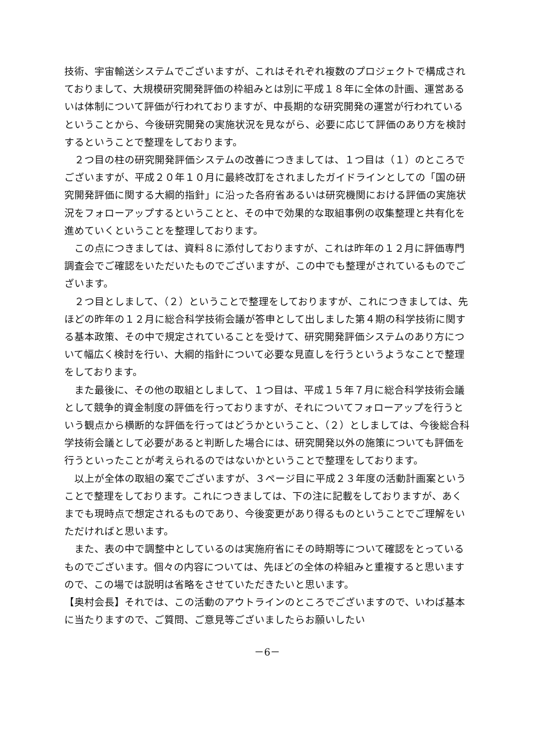技術、宇宙輸送システムでございますが、これはそれぞれ複数のプロジェクトで構成されておりまして、大規模研究開発評価の枠組みとは別に平成１８年に全体の計画、運営あるいは体制について評価が行われておりますが、中長期的な研究開発の運営が行われているということから、今後研究開発の実施状況を見ながら、必要に応じて評価のあり方を検討するということで整理をしております。
２つ目の柱の研究開発評価システムの改善につきましては、１つ目は（１）のところでございますが、平成２０年１０月に最終改訂をされましたガイドラインとしての「国の研究開発評価に関する大綱的指針」に沿った各府省あるいは研究機関における評価の実施状況をフォローアップするということと、その中で効果的な取組事例の収集整理と共有化を進めていくということを整理しております。
この点につきましては、資料８に添付しておりますが、これは昨年の１２月に評価専門調査会でご確認をいただいたものでございますが、この中でも整理がされているものでございます。
２つ目としまして、（２）ということで整理をしておりますが、これにつきましては、先ほどの昨年の１２月に総合科学技術会議が答申として出しました第４期の科学技術に関する基本政策、その中で規定されていることを受けて、研究開発評価システムのあり方について幅広く検討を行い、大綱的指針について必要な見直しを行うというようなことで整理をしております。
また最後に、その他の取組としまして、１つ目は、平成１５年７月に総合科学技術会議として競争的資金制度の評価を行っておりますが、それについてフォローアップを行うという観点から横断的な評価を行ってはどうかということ、（２）としましては、今後総合科学技術会議として必要があると判断した場合には、研究開発以外の施策についても評価を行うといったことが考えられるのではないかということで整理をしております。
以上が全体の取組の案でございますが、３ページ目に平成２３年度の活動計画案ということで整理をしております。これにつきましては、下の注に記載をしておりますが、あくまでも現時点で想定されるものであり、今後変更があり得るものということでご理解をいただければと思います。
また、表の中で調整中としているのは実施府省にその時期等について確認をとっているものでございます。個々の内容については、先ほどの全体の枠組みと重複すると思いますので、この場では説明は省略をさせていただきたいと思います。
【奥村会長】それでは、この活動のアウトラインのところでございますので、いわば基本に当たりますので、ご質問、ご意見等ございましたらお願いしたい
－6－